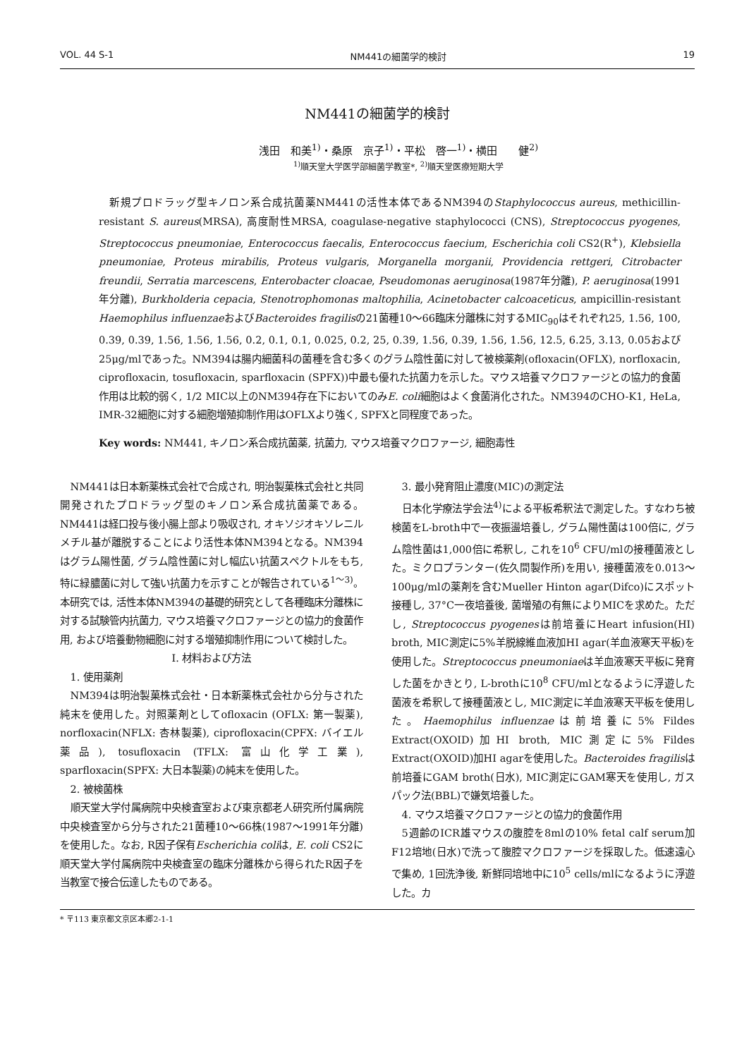VOL. 44 S-1 NM441の細菌学的検討 19
NM441の細菌学的検討
浅田　和美<sup>1)</sup>・桑原　京子<sup>1)</sup>・平松　啓一<sup>1)</sup>・横田　　健<sup>2)</sup>
<sup>1)</sup> 順天堂大学医学部細菌学教室*, <sup>2)</sup>順天堂医療短期大学
　新規プロドラッグ型キノロン系合成抗菌薬NM441の活性本体であるNM394のStaphylococcus aureus, methicillin-resistant S. aureus(MRSA), 高度耐性MRSA, coagulase-negative staphylococci (CNS), Streptococcus pyogenes, Streptococcus pneumoniae, Enterococcus faecalis, Enterococcus faecium, Escherichia coli CS2(R<sup>+</sup>), Klebsiella pneumoniae, Proteus mirabilis, Proteus vulgaris, Morganella morganii, Providencia rettgeri, Citrobacter freundii, Serratia marcescens, Enterobacter cloacae, Pseudomonas aeruginosa(1987年分離), P. aeruginosa(1991年分離), Burkholderia cepacia, Stenotrophomonas maltophilia, Acinetobacter calcoaceticus, ampicillin-resistant Haemophilus influenzaeおよびBacteroides fragilisの21菌種10〜66臨床分離株に対するMIC<sub>90</sub>はそれぞれ25, 1.56, 100, 0.39, 0.39, 1.56, 1.56, 1.56, 0.2, 0.1, 0.1, 0.025, 0.2, 25, 0.39, 1.56, 0.39, 1.56, 1.56, 12.5, 6.25, 3.13, 0.05および25μg/mlであった。NM394は腸内細菌科の菌種を含む多くのグラム陰性菌に対して被検薬剤(ofloxacin(OFLX), norfloxacin, ciprofloxacin, tosufloxacin, sparfloxacin (SPFX))中最も優れた抗菌力を示した。マウス培養マクロファージとの協力的食菌作用は比較的弱く, 1/2 MIC以上のNM394存在下においてのみE. coli細胞はよく食菌消化された。NM394のCHO-K1, HeLa, IMR-32細胞に対する細胞増殖抑制作用はOFLXより強く, SPFXと同程度であった。
Key words: NM441, キノロン系合成抗菌薬, 抗菌力, マウス培養マクロファージ, 細胞毒性
NM441は日本新薬株式会社で合成され, 明治製菓株式会社と共同開発されたプロドラッグ型のキノロン系合成抗菌薬である。NM441は経口投与後小腸上部より吸収され, オキソジオキソレニルメチル基が離脱することにより活性本体NM394となる。NM394はグラム陽性菌, グラム陰性菌に対し幅広い抗菌スペクトルをもち, 特に緑膿菌に対して強い抗菌力を示すことが報告されている<sup>1〜3)</sup>。本研究では, 活性本体NM394の基礎的研究として各種臨床分離株に対する試験管内抗菌力, マウス培養マクロファージとの協力的食菌作用, および培養動物細胞に対する増殖抑制作用について検討した。
I. 材料および方法
1. 使用薬剤
NM394は明治製菓株式会社・日本新薬株式会社から分与された純末を使用した。対照薬剤としてofloxacin (OFLX: 第一製薬), norfloxacin(NFLX: 杏林製薬), ciprofloxacin(CPFX: バイエル薬品), tosufloxacin (TFLX: 富山化学工業), sparfloxacin(SPFX: 大日本製薬)の純末を使用した。
2. 被検菌株
順天堂大学付属病院中央検査室および東京都老人研究所付属病院中央検査室から分与された21菌種10〜66株(1987〜1991年分離)を使用した。なお, R因子保有Escherichia coliは, E. coli CS2に順天堂大学付属病院中央検査室の臨床分離株から得られたR因子を当教室で接合伝達したものである。
3. 最小発育阻止濃度(MIC)の測定法
日本化学療法学会法<sup>4)</sup>による平板希釈法で測定した。すなわち被検菌をL-broth中で一夜振盪培養し, グラム陽性菌は100倍に, グラム陰性菌は1,000倍に希釈し, これを10<sup>6</sup> CFU/mlの接種菌液とした。ミクロプランター(佐久間製作所)を用い, 接種菌液を0.013〜100μg/mlの薬剤を含むMueller Hinton agar(Difco)にスポット接種し, 37°C一夜培養後, 菌増殖の有無によりMICを求めた。ただし, Streptococcus pyogenesは前培養にHeart infusion(HI) broth, MIC測定に5%羊脱線維血液加HI agar(羊血液寒天平板)を使用した。Streptococcus pneumoniaeは羊血液寒天平板に発育した菌をかきとり, L-brothに10<sup>8</sup> CFU/mlとなるように浮遊した菌液を希釈して接種菌液とし, MIC測定に羊血液寒天平板を使用した。Haemophilus influenzaeは前培養に5% Fildes Extract(OXOID)加HI broth, MIC測定に5% Fildes Extract(OXOID)加HI agarを使用した。Bacteroides fragilisは前培養にGAM broth(日水), MIC測定にGAM寒天を使用し, ガスパック法(BBL)で嫌気培養した。
4. マウス培養マクロファージとの協力的食菌作用
5週齢のICR雄マウスの腹腔を8mlの10% fetal calf serum加F12培地(日水)で洗って腹腔マクロファージを採取した。低速遠心で集め, 1回洗浄後, 新鮮同培地中に10<sup>5</sup> cells/mlになるように浮遊した。カ
* 〒113 東京都文京区本郷2-1-1